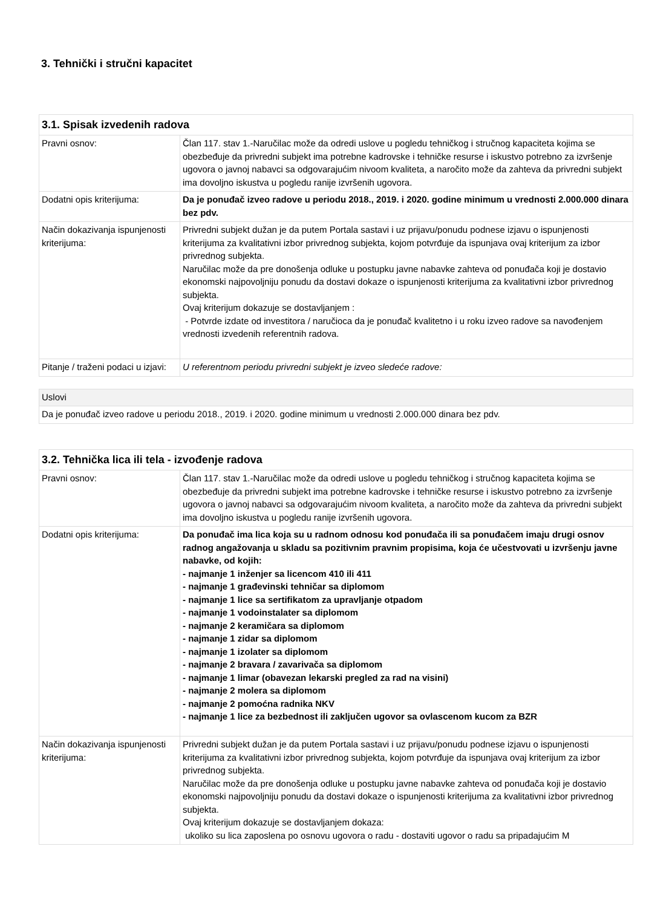3. Tehnički i stručni kapacitet
| 3.1. Spisak izvedenih radova | |
| --- | --- |
| Pravni osnov: | Član 117. stav 1.-Naručilac može da odredi uslove u pogledu tehničkog i stručnog kapaciteta kojima se obezbeđuje da privredni subjekt ima potrebne kadrovske i tehničke resurse i iskustvo potrebno za izvršenje ugovora o javnoj nabavci sa odgovarajućim nivoom kvaliteta, a naročito može da zahteva da privredni subjekt ima dovoljno iskustva u pogledu ranije izvršenih ugovora. |
| Dodatni opis kriterijuma: | Da je ponuđač izveo radove u periodu 2018., 2019. i 2020. godine minimum u vrednosti 2.000.000 dinara bez pdv. |
| Način dokazivanja ispunjenosti kriterijuma: | Privredni subjekt dužan je da putem Portala sastavi i uz prijavu/ponudu podnese izjavu o ispunjenosti kriterijuma za kvalitativni izbor privrednog subjekta, kojom potvrđuje da ispunjava ovaj kriterijum za izbor privrednog subjekta. Naručilac može da pre donošenja odluke u postupku javne nabavke zahteva od ponuđača koji je dostavio ekonomski najpovoljniju ponudu da dostavi dokaze o ispunjenosti kriterijuma za kvalitativni izbor privrednog subjekta. Ovaj kriterijum dokazuje se dostavljanjem : - Potvrde izdate od investitora / naručioca da je ponuđač kvalitetno i u roku izveo radove sa navođenjem vrednosti izvedenih referentnih radova. |
| Pitanje / traženi podaci u izjavi: | U referentnom periodu privredni subjekt je izveo sledeće radove: |
| Uslovi |
| Da je ponuđač izveo radove u periodu 2018., 2019. i 2020. godine minimum u vrednosti 2.000.000 dinara bez pdv. |
| 3.2. Tehnička lica ili tela - izvođenje radova | |
| --- | --- |
| Pravni osnov: | Član 117. stav 1.-Naručilac može da odredi uslove u pogledu tehničkog i stručnog kapaciteta kojima se obezbeđuje da privredni subjekt ima potrebne kadrovske i tehničke resurse i iskustvo potrebno za izvršenje ugovora o javnoj nabavci sa odgovarajućim nivoom kvaliteta, a naročito može da zahteva da privredni subjekt ima dovoljno iskustva u pogledu ranije izvršenih ugovora. |
| Dodatni opis kriterijuma: | Da ponuđač ima lica koja su u radnom odnosu kod ponuđača ili sa ponuđačem imaju drugi osnov radnog angažovanja u skladu sa pozitivnim pravnim propisima, koja će učestvovati u izvršenju javne nabavke, od kojih: - najmanje 1 inženjer sa licencom 410 ili 411 - najmanje 1 građevinski tehničar sa diplomom - najmanje 1 lice sa sertifikatom za upravljanje otpadom - najmanje 1 vodoinstalater sa diplomom - najmanje 2 keramičara sa diplomom - najmanje 1 zidar sa diplomom - najmanje 1 izolater sa diplomom - najmanje 2 bravara / zavarivača sa diplomom - najmanje 1 limar (obavezan lekarski pregled za rad na visini) - najmanje 2 molera sa diplomom - najmanje 2 pomoćna radnika NKV - najmanje 1 lice za bezbednost ili zaključen ugovor sa ovlascenom kucom za BZR |
| Način dokazivanja ispunjenosti kriterijuma: | Privredni subjekt dužan je da putem Portala sastavi i uz prijavu/ponudu podnese izjavu o ispunjenosti kriterijuma za kvalitativni izbor privrednog subjekta, kojom potvrđuje da ispunjava ovaj kriterijum za izbor privrednog subjekta. Naručilac može da pre donošenja odluke u postupku javne nabavke zahteva od ponuđača koji je dostavio ekonomski najpovoljniju ponudu da dostavi dokaze o ispunjenosti kriterijuma za kvalitativni izbor privrednog subjekta. Ovaj kriterijum dokazuje se dostavljanjem dokaza: ukoliko su lica zaposlena po osnovu ugovora o radu - dostaviti ugovor o radu sa pripadajućim M |